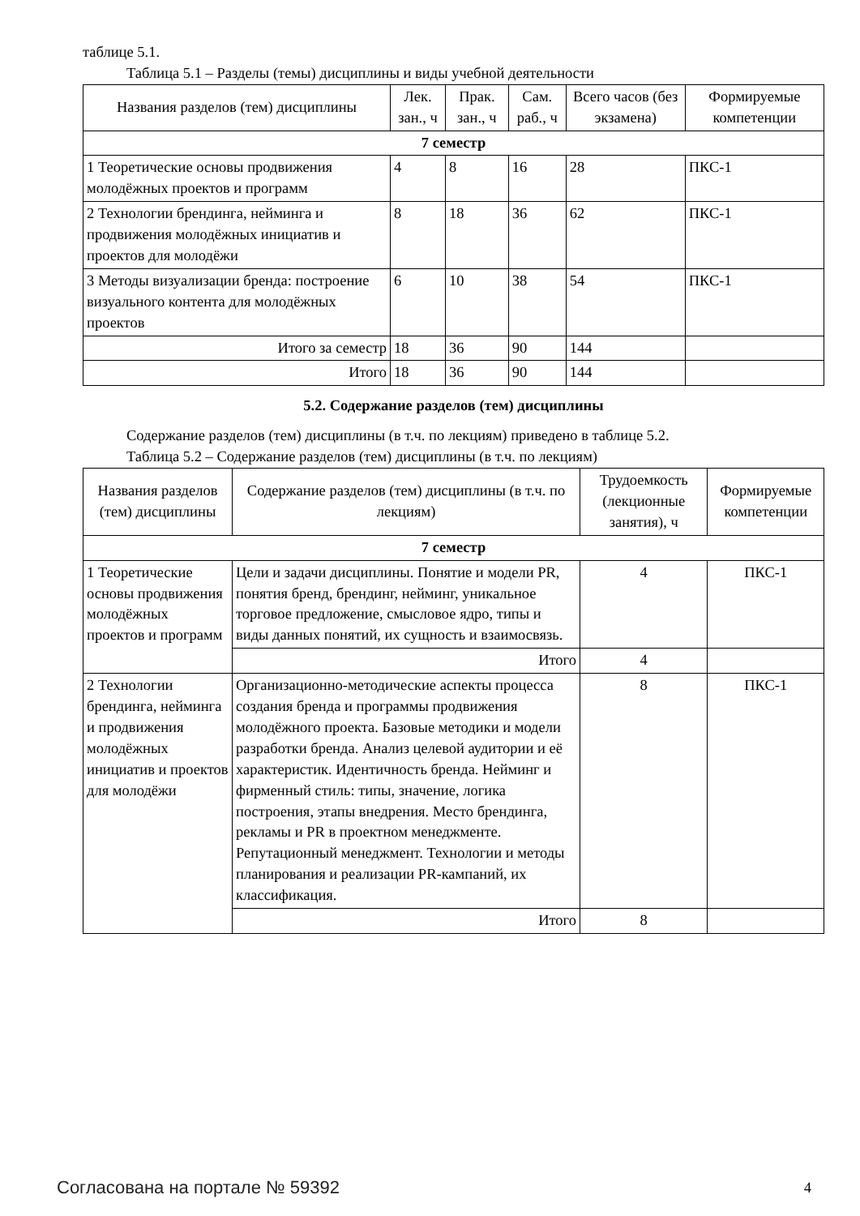таблице 5.1.
Таблица 5.1 – Разделы (темы) дисциплины и виды учебной деятельности
| Названия разделов (тем) дисциплины | Лек. зан., ч | Прак. зан., ч | Сам. раб., ч | Всего часов (без экзамена) | Формируемые компетенции |
| --- | --- | --- | --- | --- | --- |
| 7 семестр | | | | | |
| 1 Теоретические основы продвижения молодёжных проектов и программ | 4 | 8 | 16 | 28 | ПКС-1 |
| 2 Технологии брендинга, нейминга и продвижения молодёжных инициатив и проектов для молодёжи | 8 | 18 | 36 | 62 | ПКС-1 |
| 3 Методы визуализации бренда: построение визуального контента для молодёжных проектов | 6 | 10 | 38 | 54 | ПКС-1 |
| Итого за семестр | 18 | 36 | 90 | 144 | |
| Итого | 18 | 36 | 90 | 144 | |
5.2. Содержание разделов (тем) дисциплины
Содержание разделов (тем) дисциплины (в т.ч. по лекциям) приведено в таблице 5.2.
Таблица 5.2 – Содержание разделов (тем) дисциплины (в т.ч. по лекциям)
| Названия разделов (тем) дисциплины | Содержание разделов (тем) дисциплины (в т.ч. по лекциям) | Трудоемкость (лекционные занятия), ч | Формируемые компетенции |
| --- | --- | --- | --- |
| 7 семестр | | | |
| 1 Теоретические основы продвижения молодёжных проектов и программ | Цели и задачи дисциплины. Понятие и модели PR, понятия бренд, брендинг, нейминг, уникальное торговое предложение, смысловое ядро, типы и виды данных понятий, их сущность и взаимосвязь. | 4 | ПКС-1 |
| | Итого | 4 | |
| 2 Технологии брендинга, нейминга и продвижения молодёжных инициатив и проектов для молодёжи | Организационно-методические аспекты процесса создания бренда и программы продвижения молодёжного проекта. Базовые методики и модели разработки бренда. Анализ целевой аудитории и её характеристик. Идентичность бренда. Нейминг и фирменный стиль: типы, значение, логика построения, этапы внедрения. Место брендинга, рекламы и PR в проектном менеджменте. Репутационный менеджмент. Технологии и методы планирования и реализации PR-кампаний, их классификация. | 8 | ПКС-1 |
| | Итого | 8 | |
Согласована на портале № 59392 4